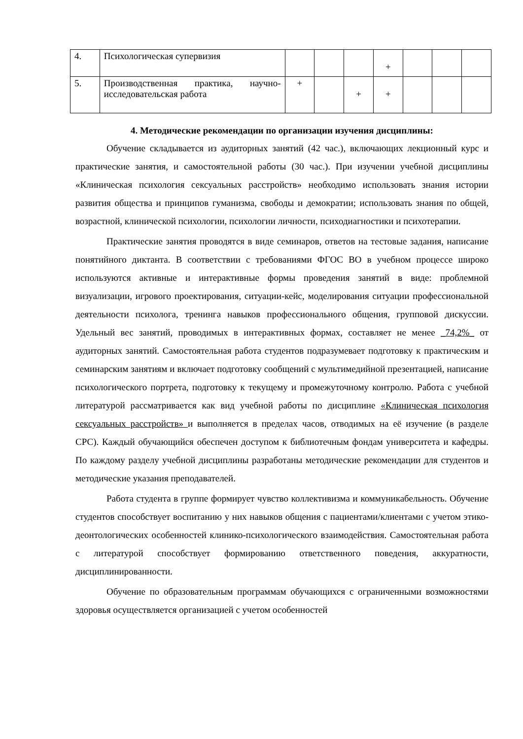| 4. | Психологическая супервизия | | | | + | | | |
| 5. | Производственная практика, научно-исследовательская работа | + | | + | + | | | |
4. Методические рекомендации по организации изучения дисциплины:
Обучение складывается из аудиторных занятий (42 час.), включающих лекционный курс и практические занятия, и самостоятельной работы (30 час.). При изучении учебной дисциплины «Клиническая психология сексуальных расстройств» необходимо использовать знания истории развития общества и принципов гуманизма, свободы и демократии; использовать знания по общей, возрастной, клинической психологии, психологии личности, психодиагностики и психотерапии.
Практические занятия проводятся в виде семинаров, ответов на тестовые задания, написание понятийного диктанта. В соответствии с требованиями ФГОС ВО в учебном процессе широко используются активные и интерактивные формы проведения занятий в виде: проблемной визуализации, игрового проектирования, ситуации-кейс, моделирования ситуации профессиональной деятельности психолога, тренинга навыков профессионального общения, групповой дискуссии. Удельный вес занятий, проводимых в интерактивных формах, составляет не менее _74,2%_ от аудиторных занятий. Самостоятельная работа студентов подразумевает подготовку к практическим и семинарским занятиям и включает подготовку сообщений с мультимедийной презентацией, написание психологического портрета, подготовку к текущему и промежуточному контролю. Работа с учебной литературой рассматривается как вид учебной работы по дисциплине «Клиническая психология сексуальных расстройств» и выполняется в пределах часов, отводимых на её изучение (в разделе СРС). Каждый обучающийся обеспечен доступом к библиотечным фондам университета и кафедры. По каждому разделу учебной дисциплины разработаны методические рекомендации для студентов и методические указания преподавателей.
Работа студента в группе формирует чувство коллективизма и коммуникабельность. Обучение студентов способствует воспитанию у них навыков общения с пациентами/клиентами с учетом этико-деонтологических особенностей клинико-психологического взаимодействия. Самостоятельная работа с литературой способствует формированию ответственного поведения, аккуратности, дисциплинированности.
Обучение по образовательным программам обучающихся с ограниченными возможностями здоровья осуществляется организацией с учетом особенностей